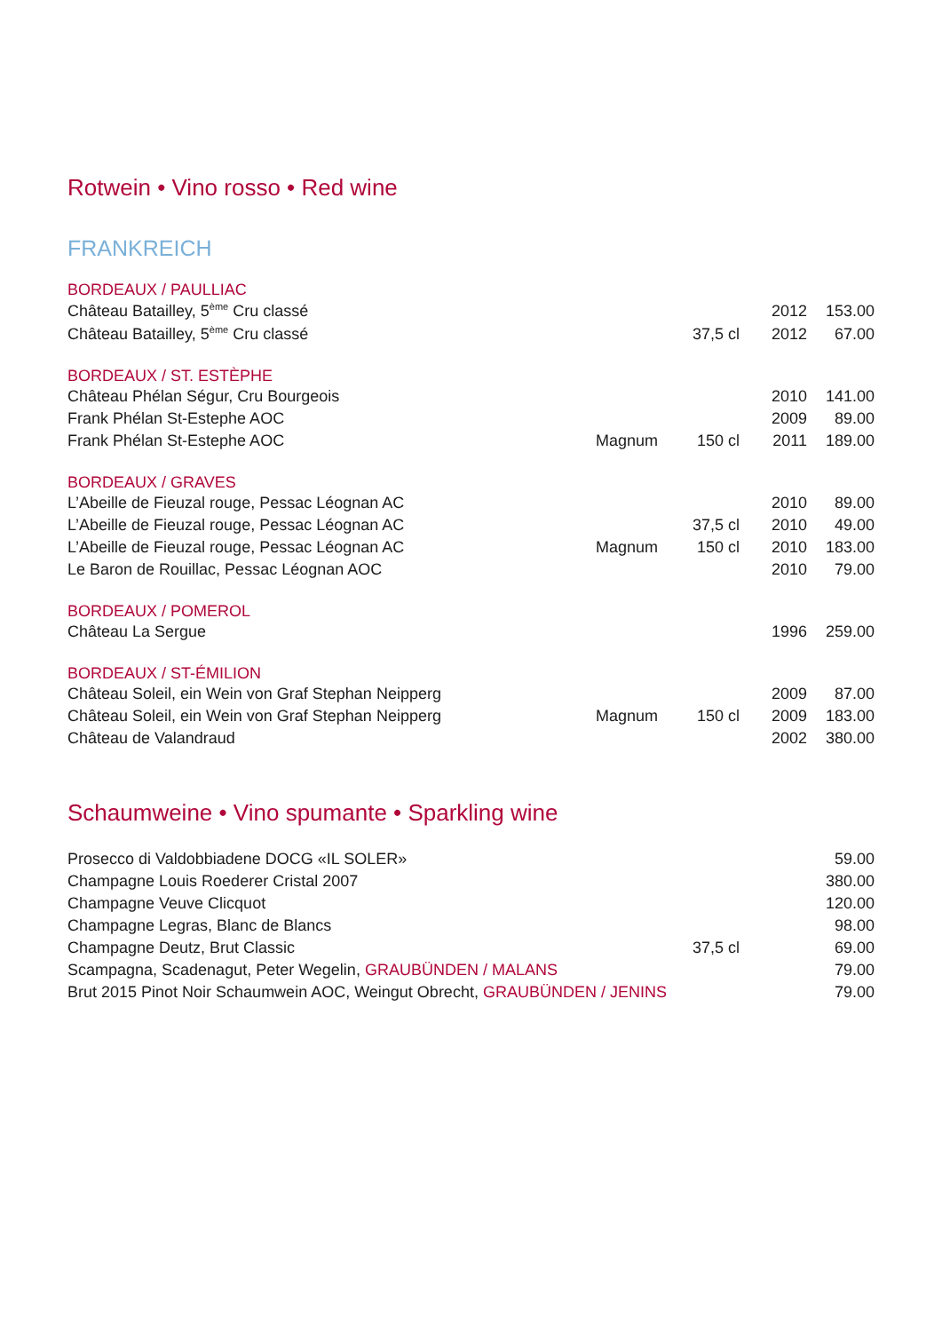Rotwein • Vino rosso • Red wine
FRANKREICH
BORDEAUX / PAULLIAC
| Château Batailley, 5<sup>ème</sup> Cru classé | | | 2012 | 153.00 |
| Château Batailley, 5<sup>ème</sup> Cru classé | | 37,5 cl | 2012 | 67.00 |
BORDEAUX / ST. ESTÈPHE
| Château Phélan Ségur, Cru Bourgeois | | | 2010 | 141.00 |
| Frank Phélan St-Estephe AOC | | | 2009 | 89.00 |
| Frank Phélan St-Estephe AOC | Magnum | 150 cl | 2011 | 189.00 |
BORDEAUX / GRAVES
| L’Abeille de Fieuzal rouge, Pessac Léognan AC | | | 2010 | 89.00 |
| L’Abeille de Fieuzal rouge, Pessac Léognan AC | | 37,5 cl | 2010 | 49.00 |
| L’Abeille de Fieuzal rouge, Pessac Léognan AC | Magnum | 150 cl | 2010 | 183.00 |
| Le Baron de Rouillac, Pessac Léognan AOC | | | 2010 | 79.00 |
BORDEAUX / POMEROL
| Château La Sergue | | | 1996 | 259.00 |
BORDEAUX / ST-ÉMILION
| Château Soleil, ein Wein von Graf Stephan Neipperg | | | 2009 | 87.00 |
| Château Soleil, ein Wein von Graf Stephan Neipperg | Magnum | 150 cl | 2009 | 183.00 |
| Château de Valandraud | | | 2002 | 380.00 |
Schaumweine • Vino spumante • Sparkling wine
| Prosecco di Valdobbiadene DOCG «IL SOLER» | | | 59.00 |
| Champagne Louis Roederer Cristal 2007 | | | 380.00 |
| Champagne Veuve Clicquot | | | 120.00 |
| Champagne Legras, Blanc de Blancs | | | 98.00 |
| Champagne Deutz, Brut Classic | 37,5 cl | | 69.00 |
| Scampagna, Scadenagut, Peter Wegelin, GRAUBÜNDEN / MALANS | | | 79.00 |
| Brut 2015 Pinot Noir Schaumwein AOC, Weingut Obrecht, GRAUBÜNDEN / JENINS | | | 79.00 |